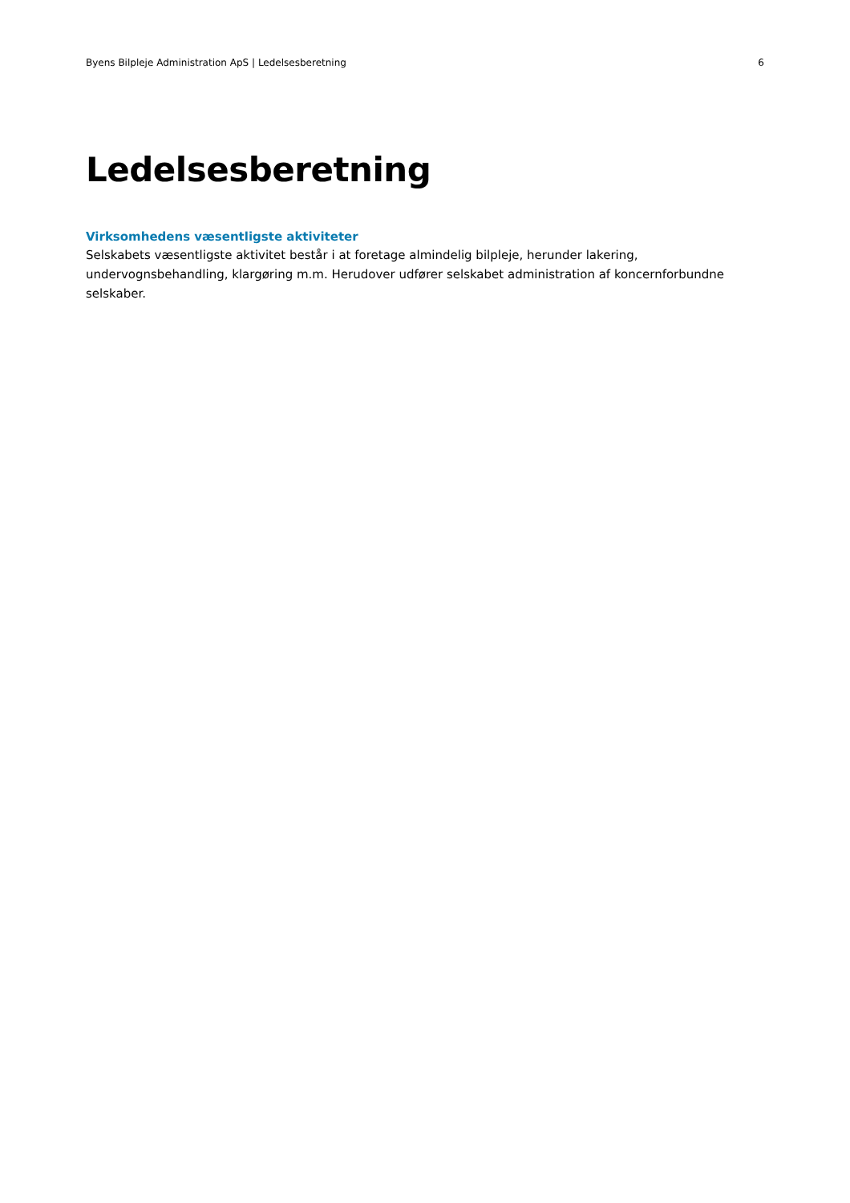Byens Bilpleje Administration ApS | Ledelsesberetning 6
Ledelsesberetning
Virksomhedens væsentligste aktiviteter
Selskabets væsentligste aktivitet består i at foretage almindelig bilpleje, herunder lakering, undervognsbehandling, klargøring m.m. Herudover udfører selskabet administration af koncernforbundne selskaber.